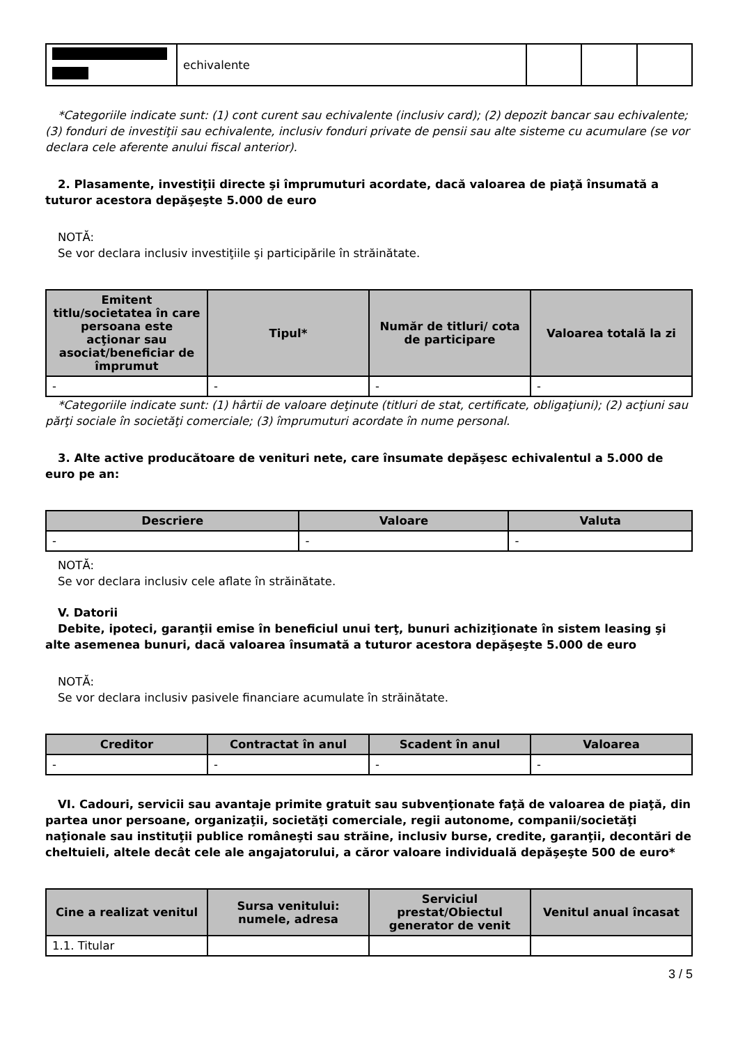| | echivalente | | | |
*Categoriile indicate sunt: (1) cont curent sau echivalente (inclusiv card); (2) depozit bancar sau echivalente; (3) fonduri de investiţii sau echivalente, inclusiv fonduri private de pensii sau alte sisteme cu acumulare (se vor declara cele aferente anului fiscal anterior).
2. Plasamente, investiţii directe şi împrumuturi acordate, dacă valoarea de piaţă însumată a tuturor acestora depăşeşte 5.000 de euro
NOTĂ:
Se vor declara inclusiv investiţiile şi participările în străinătate.
| Emitent titlu/societatea în care persoana este acţionar sau asociat/beneficiar de împrumut | Tipul* | Număr de titluri/ cota de participare | Valoarea totală la zi |
| --- | --- | --- | --- |
| - | - | - | - |
*Categoriile indicate sunt: (1) hârtii de valoare deţinute (titluri de stat, certificate, obligaţiuni); (2) acţiuni sau părţi sociale în societăţi comerciale; (3) împrumuturi acordate în nume personal.
3. Alte active producătoare de venituri nete, care însumate depăşesc echivalentul a 5.000 de euro pe an:
| Descriere | Valoare | Valuta |
| --- | --- | --- |
| - | - | - |
NOTĂ:
Se vor declara inclusiv cele aflate în străinătate.
V. Datorii
Debite, ipoteci, garanţii emise în beneficiul unui terţ, bunuri achiziţionate în sistem leasing şi alte asemenea bunuri, dacă valoarea însumată a tuturor acestora depăşeşte 5.000 de euro
NOTĂ:
Se vor declara inclusiv pasivele financiare acumulate în străinătate.
| Creditor | Contractat în anul | Scadent în anul | Valoarea |
| --- | --- | --- | --- |
| - | - | - | - |
VI. Cadouri, servicii sau avantaje primite gratuit sau subvenţionate faţă de valoarea de piaţă, din partea unor persoane, organizaţii, societăţi comerciale, regii autonome, companii/societăţi naţionale sau instituţii publice româneşti sau străine, inclusiv burse, credite, garanţii, decontări de cheltuieli, altele decât cele ale angajatorului, a căror valoare individuală depăşeşte 500 de euro*
| Cine a realizat venitul | Sursa venitului: numele, adresa | Serviciul prestat/Obiectul generator de venit | Venitul anual încasat |
| --- | --- | --- | --- |
| 1.1. Titular | | | |
3 / 5